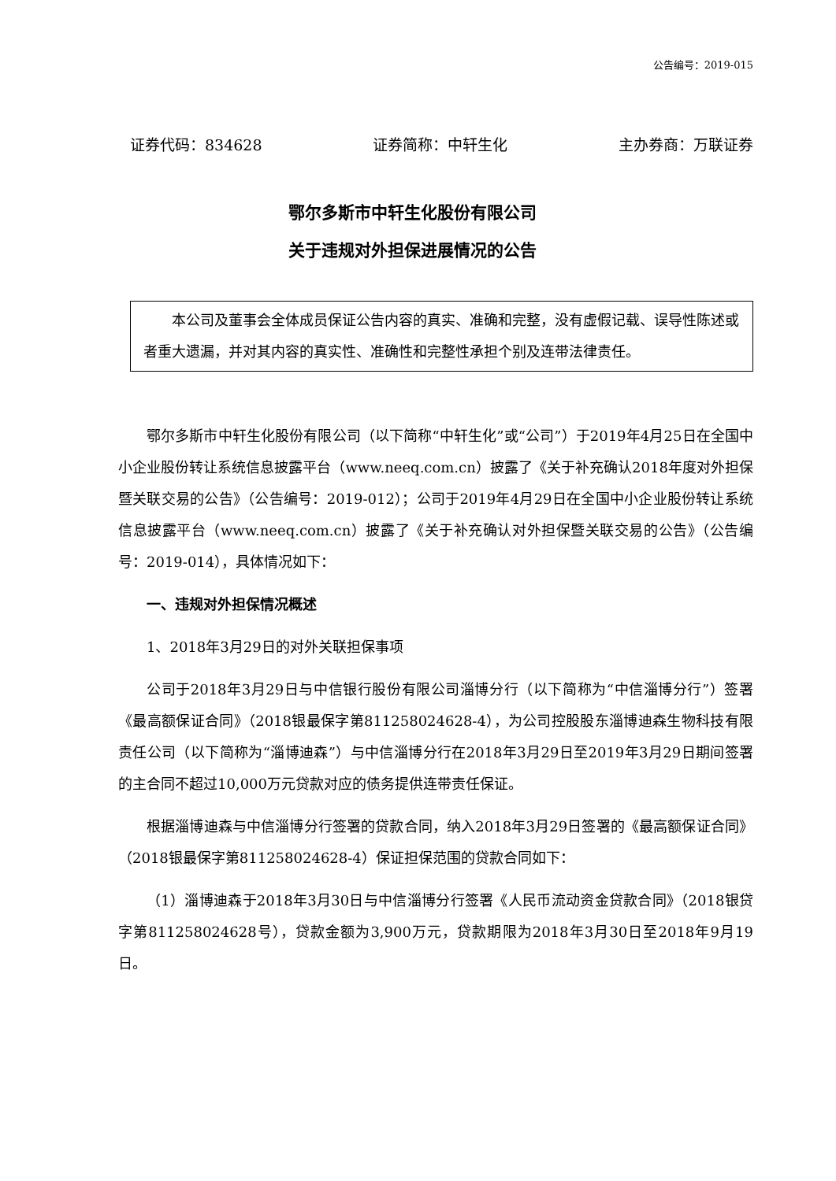公告编号：2019-015
证券代码：834628 证券简称：中轩生化 主办券商：万联证券
鄂尔多斯市中轩生化股份有限公司
关于违规对外担保进展情况的公告
本公司及董事会全体成员保证公告内容的真实、准确和完整，没有虚假记载、误导性陈述或者重大遗漏，并对其内容的真实性、准确性和完整性承担个别及连带法律责任。
鄂尔多斯市中轩生化股份有限公司（以下简称“中轩生化”或“公司”）于2019年4月25日在全国中小企业股份转让系统信息披露平台（www.neeq.com.cn）披露了《关于补充确认2018年度对外担保暨关联交易的公告》（公告编号：2019-012）；公司于2019年4月29日在全国中小企业股份转让系统信息披露平台（www.neeq.com.cn）披露了《关于补充确认对外担保暨关联交易的公告》（公告编号：2019-014），具体情况如下：
一、违规对外担保情况概述
1、2018年3月29日的对外关联担保事项
公司于2018年3月29日与中信银行股份有限公司淄博分行（以下简称为“中信淄博分行”）签署《最高额保证合同》（2018银最保字第811258024628-4），为公司控股股东淄博迪森生物科技有限责任公司（以下简称为“淄博迪森”）与中信淄博分行在2018年3月29日至2019年3月29日期间签署的主合同不超过10,000万元贷款对应的债务提供连带责任保证。
根据淄博迪森与中信淄博分行签署的贷款合同，纳入2018年3月29日签署的《最高额保证合同》（2018银最保字第811258024628-4）保证担保范围的贷款合同如下：
（1）淄博迪森于2018年3月30日与中信淄博分行签署《人民币流动资金贷款合同》（2018银贷字第811258024628号），贷款金额为3,900万元，贷款期限为2018年3月30日至2018年9月19日。